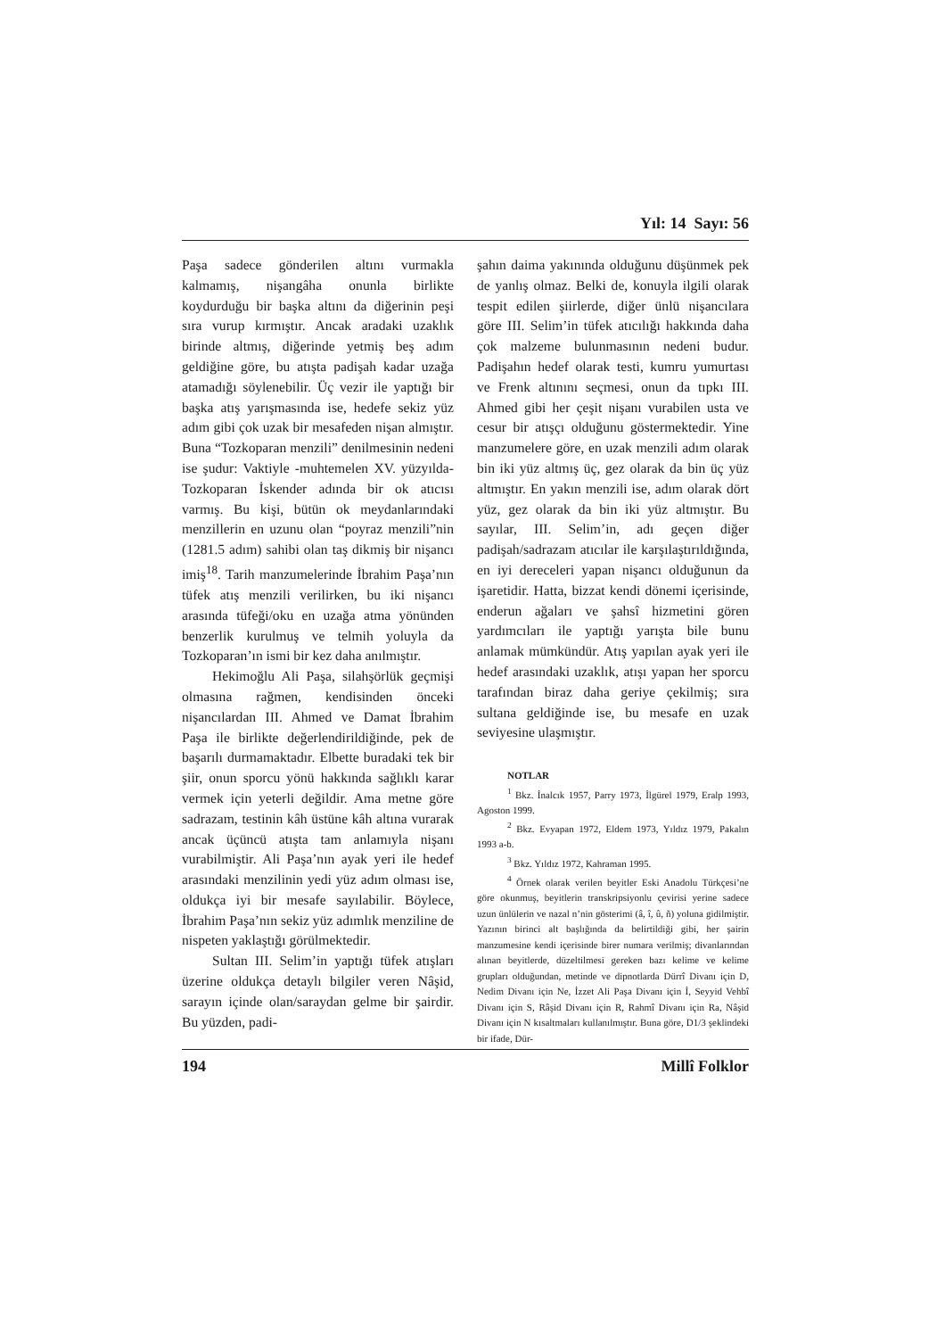Yıl: 14 Sayı: 56
Paşa sadece gönderilen altını vurmakla kalmamış, nişangâha onunla birlikte koydurduğu bir başka altını da diğerinin peşi sıra vurup kırmıştır. Ancak aradaki uzaklık birinde altmış, diğerinde yetmiş beş adım geldiğine göre, bu atışta padişah kadar uzağa atamadığı söylenebilir. Üç vezir ile yaptığı bir başka atış yarışmasında ise, hedefe sekiz yüz adım gibi çok uzak bir mesafeden nişan almıştır. Buna “Tozkoparan menzili” denilmesinin nedeni ise şudur: Vaktiyle -muhtemelen XV. yüzyılda- Tozkoparan İskender adında bir ok atıcısı varmış. Bu kişi, bütün ok meydanlarındaki menzillerin en uzunu olan “poyraz menzili”nin (1281.5 adım) sahibi olan taş dikmiş bir nişancı imiş<sup>18</sup>. Tarih manzumelerinde İbrahim Paşa’nın tüfek atış menzili verilirken, bu iki nişancı arasında tüfeği/oku en uzağa atma yönünden benzerlik kurulmuş ve telmih yoluyla da Tozkoparan’ın ismi bir kez daha anılmıştır.
Hekimoğlu Ali Paşa, silahşörlük geçmişi olmasına rağmen, kendisinden önceki nişancılardan III. Ahmed ve Damat İbrahim Paşa ile birlikte değerlendirildiğinde, pek de başarılı durmamaktadır. Elbette buradaki tek bir şiir, onun sporcu yönü hakkında sağlıklı karar vermek için yeterli değildir. Ama metne göre sadrazam, testinin kâh üstüne kâh altına vurarak ancak üçüncü atışta tam anlamıyla nişanı vurabilmiştir. Ali Paşa’nın ayak yeri ile hedef arasındaki menzilinin yedi yüz adım olması ise, oldukça iyi bir mesafe sayılabilir. Böylece, İbrahim Paşa’nın sekiz yüz adımlık menziline de nispeten yaklaştığı görülmektedir.
Sultan III. Selim’in yaptığı tüfek atışları üzerine oldukça detaylı bilgiler veren Nâşid, sarayın içinde olan/saraydan gelme bir şairdir. Bu yüzden, padi-
şahın daima yakınında olduğunu düşünmek pek de yanlış olmaz. Belki de, konuyla ilgili olarak tespit edilen şiirlerde, diğer ünlü nişancılara göre III. Selim’in tüfek atıcılığı hakkında daha çok malzeme bulunmasının nedeni budur. Padişahın hedef olarak testi, kumru yumurtası ve Frenk altınını seçmesi, onun da tıpkı III. Ahmed gibi her çeşit nişanı vurabilen usta ve cesur bir atışçı olduğunu göstermektedir. Yine manzumelere göre, en uzak menzili adım olarak bin iki yüz altmış üç, gez olarak da bin üç yüz altmıştır. En yakın menzili ise, adım olarak dört yüz, gez olarak da bin iki yüz altmıştır. Bu sayılar, III. Selim’in, adı geçen diğer padişah/sadrazam atıcılar ile karşılaştırıldığında, en iyi dereceleri yapan nişancı olduğunun da işaretidir. Hatta, bizzat kendi dönemi içerisinde, enderun ağaları ve şahsî hizmetini gören yardımcıları ile yaptığı yarışta bile bunu anlamak mümkündür. Atış yapılan ayak yeri ile hedef arasındaki uzaklık, atışı yapan her sporcu tarafından biraz daha geriye çekilmiş; sıra sultana geldiğinde ise, bu mesafe en uzak seviyesine ulaşmıştır.
NOTLAR
<sup>1</sup> Bkz. İnalcık 1957, Parry 1973, İlgürel 1979, Eralp 1993, Agoston 1999.
<sup>2</sup> Bkz. Evyapan 1972, Eldem 1973, Yıldız 1979, Pakalın 1993 a-b.
<sup>3</sup> Bkz. Yıldız 1972, Kahraman 1995.
<sup>4</sup> Örnek olarak verilen beyitler Eski Anadolu Türkçesi’ne göre okunmuş, beyitlerin transkripsiyonlu çevirisi yerine sadece uzun ünlülerin ve nazal n’nin gösterimi (â, î, û, ñ) yoluna gidilmiştir. Yazının birinci alt başlığında da belirtildiği gibi, her şairin manzumesine kendi içerisinde birer numara verilmiş; divanlarından alınan beyitlerde, düzeltilmesi gereken bazı kelime ve kelime grupları olduğundan, metinde ve dipnotlarda Dürrî Divanı için D, Nedim Divanı için Ne, İzzet Ali Paşa Divanı için İ, Seyyid Vehbî Divanı için S, Râşid Divanı için R, Rahmî Divanı için Ra, Nâşid Divanı için N kısaltmaları kullanılmıştır. Buna göre, D1/3 şeklindeki bir ifade, Dür-
194 Millî Folklor